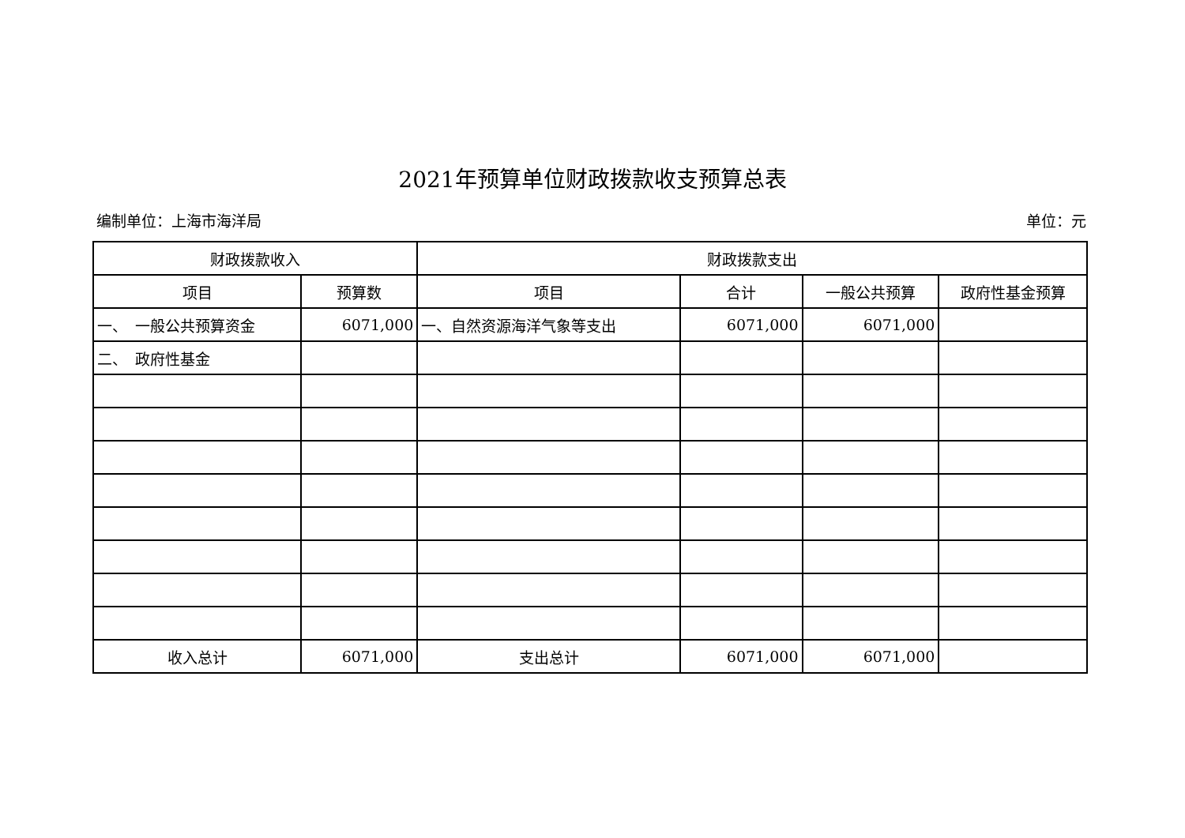2021年预算单位财政拨款收支预算总表
编制单位：上海市海洋局 单位：元
| 财政拨款收入 | | 财政拨款支出 | | | |
| --- | --- | --- | --- | --- | --- |
| 项目 | 预算数 | 项目 | 合计 | 一般公共预算 | 政府性基金预算 |
| 一、 一般公共预算资金 | 6071,000 | 一、自然资源海洋气象等支出 | 6071,000 | 6071,000 | |
| 二、 政府性基金 | | | | | |
| 收入总计 | 6071,000 | 支出总计 | 6071,000 | 6071,000 | |